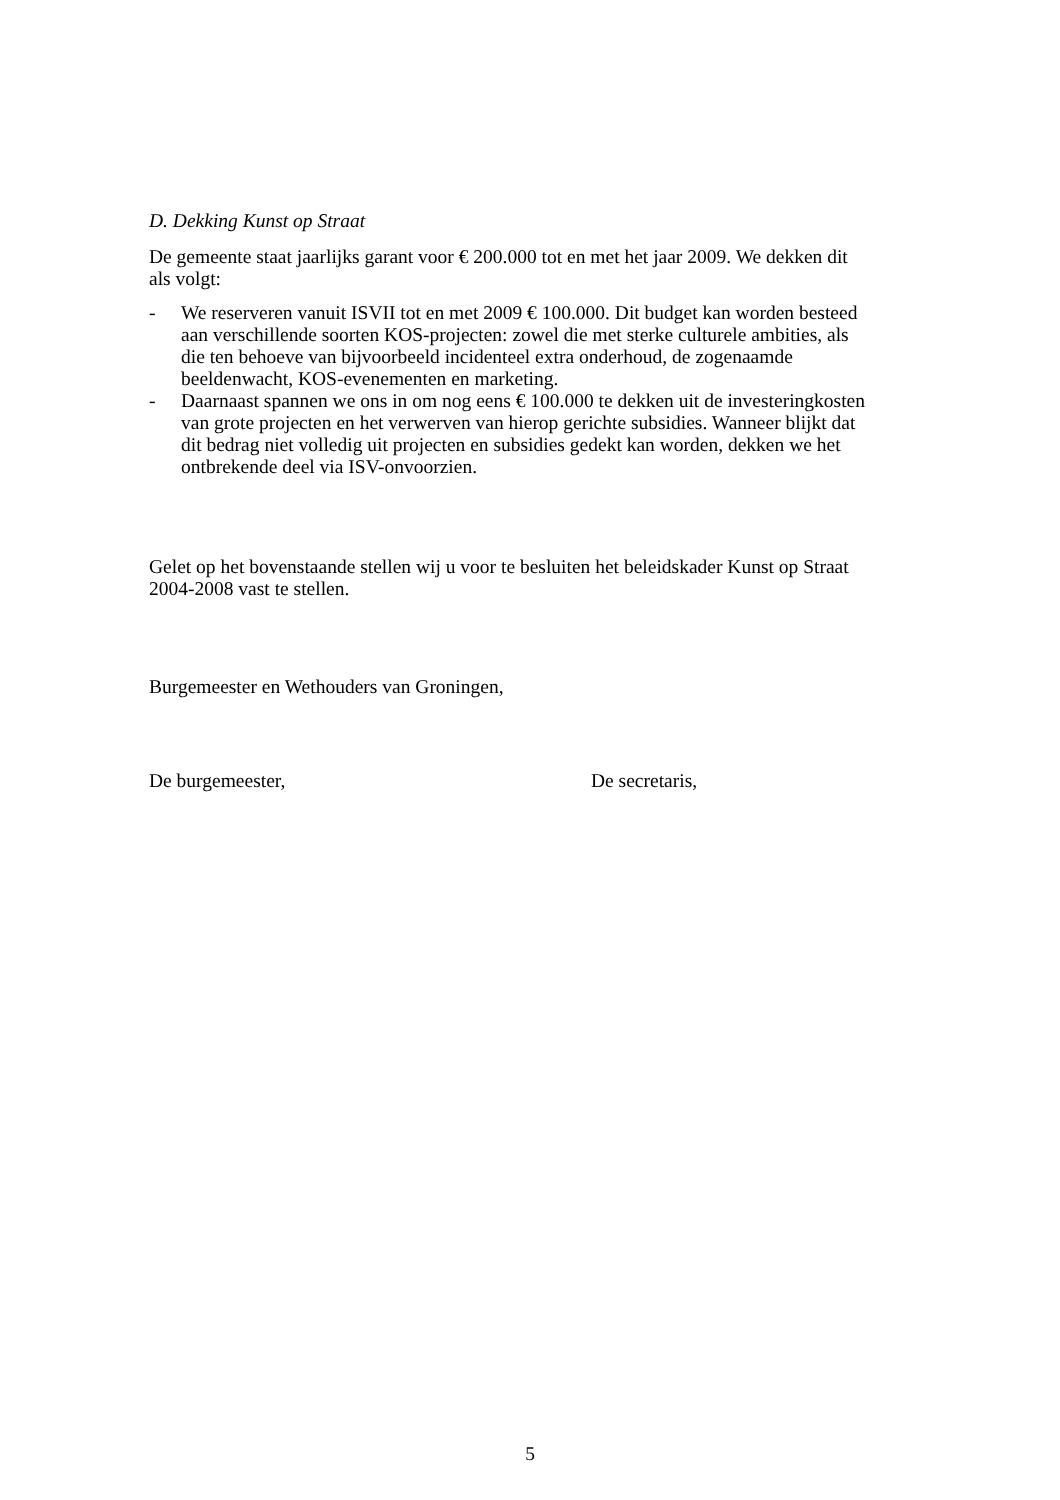D. Dekking Kunst op Straat
De gemeente staat jaarlijks garant voor € 200.000 tot en met het jaar 2009. We dekken dit als volgt:
- We reserveren vanuit ISVII tot en met 2009 € 100.000. Dit budget kan worden besteed aan verschillende soorten KOS-projecten: zowel die met sterke culturele ambities, als die ten behoeve van bijvoorbeeld incidenteel extra onderhoud, de zogenaamde beeldenwacht, KOS-evenementen en marketing.
- Daarnaast spannen we ons in om nog eens € 100.000 te dekken uit de investeringkosten van grote projecten en het verwerven van hierop gerichte subsidies. Wanneer blijkt dat dit bedrag niet volledig uit projecten en subsidies gedekt kan worden, dekken we het ontbrekende deel via ISV-onvoorzien.
Gelet op het bovenstaande stellen wij u voor te besluiten het beleidskader Kunst op Straat 2004-2008 vast te stellen.
Burgemeester en Wethouders van Groningen,
De burgemeester, De secretaris,
5